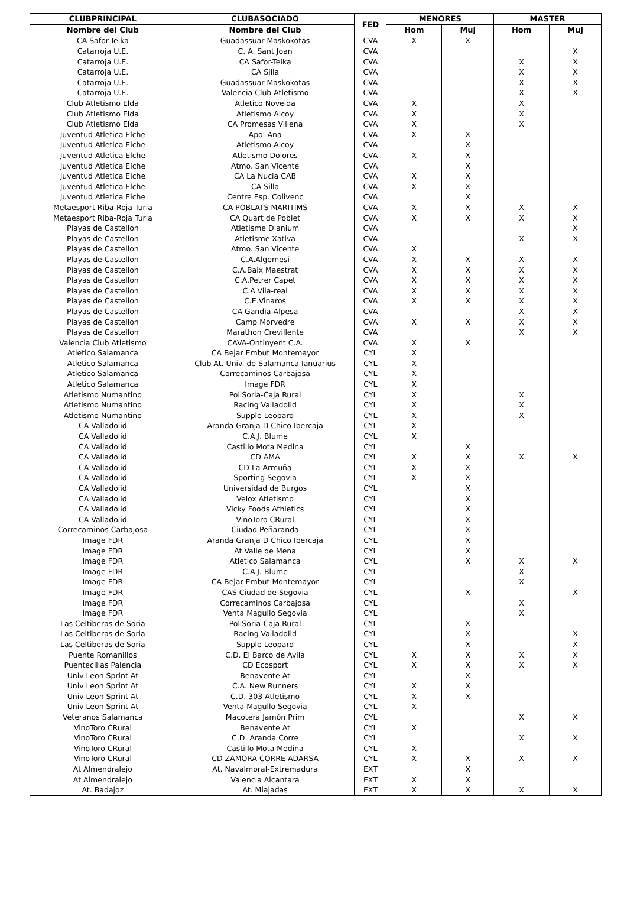| CLUBPRINCIPAL | CLUBASOCIADO | FED | MENORES | | MASTER | |
| --- | --- | --- | --- | --- | --- | --- |
| Nombre del Club | Nombre del Club | | Hom | Muj | Hom | Muj |
| CA Safor-Teika | Guadassuar Maskokotas | CVA | X | X | | |
| Catarroja U.E. | C. A. Sant Joan | CVA | | | | X |
| Catarroja U.E. | CA Safor-Teika | CVA | | | X | X |
| Catarroja U.E. | CA Silla | CVA | | | X | X |
| Catarroja U.E. | Guadassuar Maskokotas | CVA | | | X | X |
| Catarroja U.E. | Valencia Club Atletismo | CVA | | | X | X |
| Club Atletismo Elda | Atletico Novelda | CVA | X | | X | |
| Club Atletismo Elda | Atletismo Alcoy | CVA | X | | X | |
| Club Atletismo Elda | CA Promesas Villena | CVA | X | | X | |
| Juventud Atletica Elche | Apol-Ana | CVA | X | X | | |
| Juventud Atletica Elche | Atletismo Alcoy | CVA | | X | | |
| Juventud Atletica Elche | Atletismo Dolores | CVA | X | X | | |
| Juventud Atletica Elche | Atmo. San Vicente | CVA | | X | | |
| Juventud Atletica Elche | CA La Nucia CAB | CVA | X | X | | |
| Juventud Atletica Elche | CA Silla | CVA | X | X | | |
| Juventud Atletica Elche | Centre Esp. Colivenc | CVA | | X | | |
| Metaesport Riba-Roja Turia | CA POBLATS MARITIMS | CVA | X | X | X | X |
| Metaesport Riba-Roja Turia | CA Quart de Poblet | CVA | X | X | X | X |
| Playas de Castellon | Atletisme Dianium | CVA | | | | X |
| Playas de Castellon | Atletisme Xativa | CVA | | | X | X |
| Playas de Castellon | Atmo. San Vicente | CVA | X | | | |
| Playas de Castellon | C.A.Algemesi | CVA | X | X | X | X |
| Playas de Castellon | C.A.Baix Maestrat | CVA | X | X | X | X |
| Playas de Castellon | C.A.Petrer Capet | CVA | X | X | X | X |
| Playas de Castellon | C.A.Vila-real | CVA | X | X | X | X |
| Playas de Castellon | C.E.Vinaros | CVA | X | X | X | X |
| Playas de Castellon | CA Gandia-Alpesa | CVA | | | X | X |
| Playas de Castellon | Camp Morvedre | CVA | X | X | X | X |
| Playas de Castellon | Marathon Crevillente | CVA | | | X | X |
| Valencia Club Atletismo | CAVA-Ontinyent C.A. | CVA | X | X | | |
| Atletico Salamanca | CA Bejar Embut Montemayor | CYL | X | | | |
| Atletico Salamanca | Club At. Univ. de Salamanca Ianuarius | CYL | X | | | |
| Atletico Salamanca | Correcaminos Carbajosa | CYL | X | | | |
| Atletico Salamanca | Image FDR | CYL | X | | | |
| Atletismo Numantino | PoliSoria-Caja Rural | CYL | X | | X | |
| Atletismo Numantino | Racing Valladolid | CYL | X | | X | |
| Atletismo Numantino | Supple Leopard | CYL | X | | X | |
| CA Valladolid | Aranda Granja D Chico Ibercaja | CYL | X | | | |
| CA Valladolid | C.A.J. Blume | CYL | X | | | |
| CA Valladolid | Castillo Mota Medina | CYL | | X | | |
| CA Valladolid | CD AMA | CYL | X | X | X | X |
| CA Valladolid | CD La Armuña | CYL | X | X | | |
| CA Valladolid | Sporting Segovia | CYL | X | X | | |
| CA Valladolid | Universidad de Burgos | CYL | | X | | |
| CA Valladolid | Velox Atletismo | CYL | | X | | |
| CA Valladolid | Vicky Foods Athletics | CYL | | X | | |
| CA Valladolid | VinoToro CRural | CYL | | X | | |
| Correcaminos Carbajosa | Ciudad Peñaranda | CYL | | X | | |
| Image FDR | Aranda Granja D Chico Ibercaja | CYL | | X | | |
| Image FDR | At Valle de Mena | CYL | | X | | |
| Image FDR | Atletico Salamanca | CYL | | X | X | X |
| Image FDR | C.A.J. Blume | CYL | | | X | |
| Image FDR | CA Bejar Embut Montemayor | CYL | | | X | |
| Image FDR | CAS Ciudad de Segovia | CYL | | X | | X |
| Image FDR | Correcaminos Carbajosa | CYL | | | X | |
| Image FDR | Venta Magullo Segovia | CYL | | | X | |
| Las Celtiberas de Soria | PoliSoria-Caja Rural | CYL | | X | | |
| Las Celtiberas de Soria | Racing Valladolid | CYL | | X | | X |
| Las Celtiberas de Soria | Supple Leopard | CYL | | X | | X |
| Puente Romanillos | C.D. El Barco de Avila | CYL | X | X | X | X |
| Puentecillas Palencia | CD Ecosport | CYL | X | X | X | X |
| Univ Leon Sprint At | Benavente At | CYL | | X | | |
| Univ Leon Sprint At | C.A. New Runners | CYL | X | X | | |
| Univ Leon Sprint At | C.D. 303 Atletismo | CYL | X | X | | |
| Univ Leon Sprint At | Venta Magullo Segovia | CYL | X | | | |
| Veteranos Salamanca | Macotera Jamón Prim | CYL | | | X | X |
| VinoToro CRural | Benavente At | CYL | X | | | |
| VinoToro CRural | C.D. Aranda Corre | CYL | | | X | X |
| VinoToro CRural | Castillo Mota Medina | CYL | X | | | |
| VinoToro CRural | CD ZAMORA CORRE-ADARSA | CYL | X | X | X | X |
| At Almendralejo | At. Navalmoral-Extremadura | EXT | | X | | |
| At Almendralejo | Valencia Alcantara | EXT | X | X | | |
| At. Badajoz | At. Miajadas | EXT | X | X | X | X |